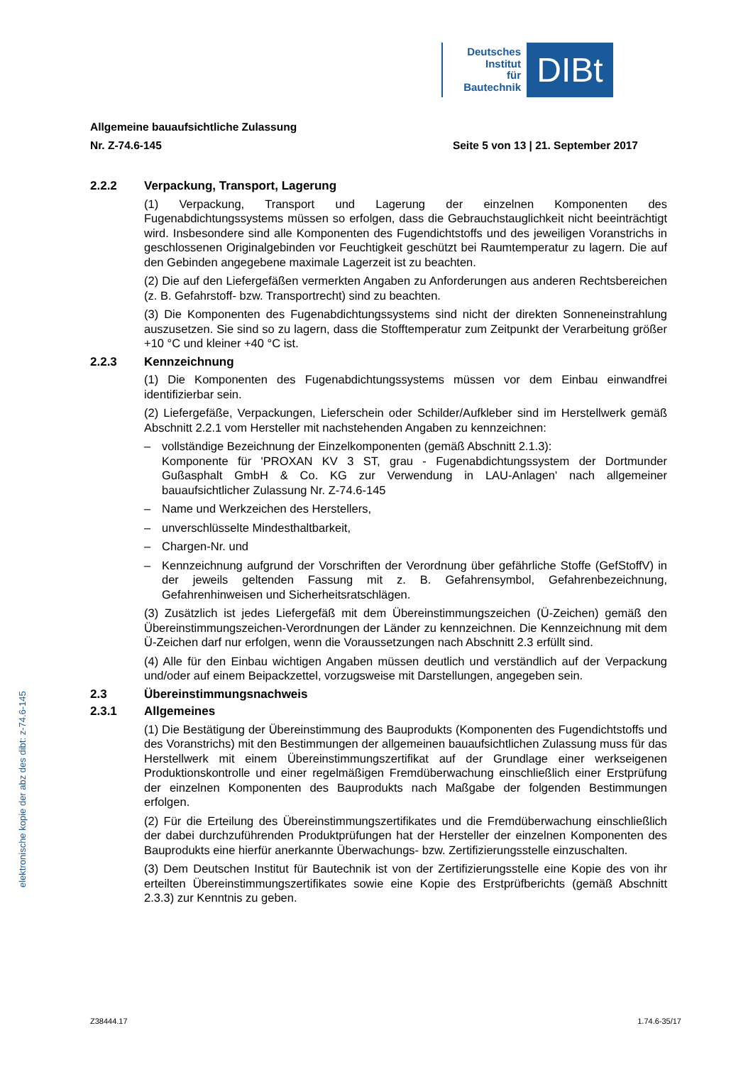Deutsches
Institut
für
Bautechnik
DIBt
Allgemeine bauaufsichtliche Zulassung
Nr. Z-74.6-145 Seite 5 von 13 | 21. September 2017
2.2.2 Verpackung, Transport, Lagerung
(1) Verpackung, Transport und Lagerung der einzelnen Komponenten des Fugenabdichtungssystems müssen so erfolgen, dass die Gebrauchstauglichkeit nicht beeinträchtigt wird. Insbesondere sind alle Komponenten des Fugendichtstoffs und des jeweiligen Voranstrichs in geschlossenen Originalgebinden vor Feuchtigkeit geschützt bei Raumtemperatur zu lagern. Die auf den Gebinden angegebene maximale Lagerzeit ist zu beachten.
(2) Die auf den Liefergefäßen vermerkten Angaben zu Anforderungen aus anderen Rechtsbereichen (z. B. Gefahrstoff- bzw. Transportrecht) sind zu beachten.
(3) Die Komponenten des Fugenabdichtungssystems sind nicht der direkten Sonneneinstrahlung auszusetzen. Sie sind so zu lagern, dass die Stofftemperatur zum Zeitpunkt der Verarbeitung größer +10 °C und kleiner +40 °C ist.
2.2.3 Kennzeichnung
(1) Die Komponenten des Fugenabdichtungssystems müssen vor dem Einbau einwandfrei identifizierbar sein.
(2) Liefergefäße, Verpackungen, Lieferschein oder Schilder/Aufkleber sind im Herstellwerk gemäß Abschnitt 2.2.1 vom Hersteller mit nachstehenden Angaben zu kennzeichnen:
– vollständige Bezeichnung der Einzelkomponenten (gemäß Abschnitt 2.1.3):
Komponente für 'PROXAN KV 3 ST, grau - Fugenabdichtungssystem der Dortmunder Gußasphalt GmbH & Co. KG zur Verwendung in LAU-Anlagen' nach allgemeiner bauaufsichtlicher Zulassung Nr. Z-74.6-145
– Name und Werkzeichen des Herstellers,
– unverschlüsselte Mindesthaltbarkeit,
– Chargen-Nr. und
– Kennzeichnung aufgrund der Vorschriften der Verordnung über gefährliche Stoffe (GefStoffV) in der jeweils geltenden Fassung mit z. B. Gefahrensymbol, Gefahrenbezeichnung, Gefahrenhinweisen und Sicherheitsratschlägen.
(3) Zusätzlich ist jedes Liefergefäß mit dem Übereinstimmungszeichen (Ü-Zeichen) gemäß den Übereinstimmungszeichen-Verordnungen der Länder zu kennzeichnen. Die Kennzeichnung mit dem Ü-Zeichen darf nur erfolgen, wenn die Voraussetzungen nach Abschnitt 2.3 erfüllt sind.
(4) Alle für den Einbau wichtigen Angaben müssen deutlich und verständlich auf der Verpackung und/oder auf einem Beipackzettel, vorzugsweise mit Darstellungen, angegeben sein.
2.3 Übereinstimmungsnachweis
2.3.1 Allgemeines
(1) Die Bestätigung der Übereinstimmung des Bauprodukts (Komponenten des Fugendichtstoffs und des Voranstrichs) mit den Bestimmungen der allgemeinen bauaufsichtlichen Zulassung muss für das Herstellwerk mit einem Übereinstimmungszertifikat auf der Grundlage einer werkseigenen Produktionskontrolle und einer regelmäßigen Fremdüberwachung einschließlich einer Erstprüfung der einzelnen Komponenten des Bauprodukts nach Maßgabe der folgenden Bestimmungen erfolgen.
(2) Für die Erteilung des Übereinstimmungszertifikates und die Fremdüberwachung einschließlich der dabei durchzuführenden Produktprüfungen hat der Hersteller der einzelnen Komponenten des Bauprodukts eine hierfür anerkannte Überwachungs- bzw. Zertifizierungsstelle einzuschalten.
(3) Dem Deutschen Institut für Bautechnik ist von der Zertifizierungsstelle eine Kopie des von ihr erteilten Übereinstimmungszertifikates sowie eine Kopie des Erstprüfberichts (gemäß Abschnitt 2.3.3) zur Kenntnis zu geben.
elektronische kopie der abz des dibt: z-74.6-145
Z38444.17 1.74.6-35/17